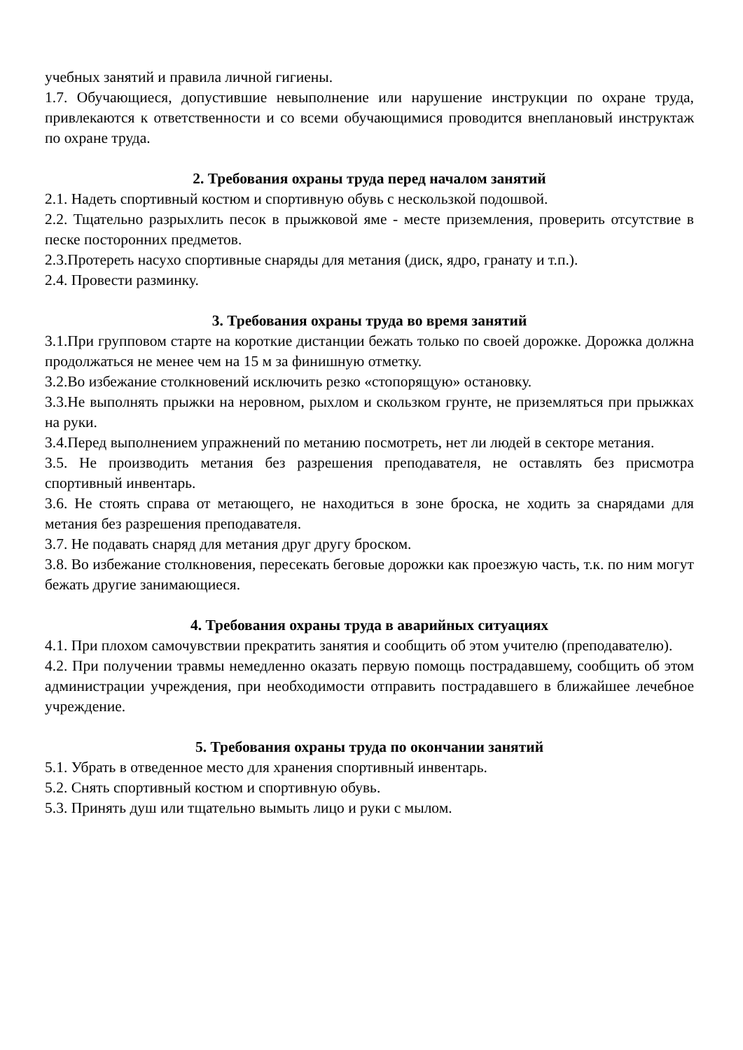учебных занятий и правила личной гигиены.
1.7. Обучающиеся, допустившие невыполнение или нарушение инструкции по охране труда, привлекаются к ответственности и со всеми обучающимися проводится внеплановый инструктаж по охране труда.
2. Требования охраны труда перед началом занятий
2.1. Надеть спортивный костюм и спортивную обувь с нескользкой подошвой.
2.2. Тщательно разрыхлить песок в прыжковой яме - месте приземления, проверить отсутствие в песке посторонних предметов.
2.3.Протереть насухо спортивные снаряды для метания (диск, ядро, гранату и т.п.).
2.4. Провести разминку.
3. Требования охраны труда во время занятий
3.1.При групповом старте на короткие дистанции бежать только по своей дорожке. Дорожка должна продолжаться не менее чем на 15 м за финишную отметку.
3.2.Во избежание столкновений исключить резко «стопорящую» остановку.
3.3.Не выполнять прыжки на неровном, рыхлом и скользком грунте, не приземляться при прыжках на руки.
3.4.Перед выполнением упражнений по метанию посмотреть, нет ли людей в секторе метания.
3.5. Не производить метания без разрешения преподавателя, не оставлять без присмотра спортивный инвентарь.
3.6. Не стоять справа от метающего, не находиться в зоне броска, не ходить за снарядами для метания без разрешения преподавателя.
3.7. Не подавать снаряд для метания друг другу броском.
3.8. Во избежание столкновения, пересекать беговые дорожки как проезжую часть, т.к. по ним могут бежать другие занимающиеся.
4. Требования охраны труда в аварийных ситуациях
4.1. При плохом самочувствии прекратить занятия и сообщить об этом учителю (преподавателю).
4.2. При получении травмы немедленно оказать первую помощь пострадавшему, сообщить об этом администрации учреждения, при необходимости отправить пострадавшего в ближайшее лечебное учреждение.
5. Требования охраны труда по окончании занятий
5.1. Убрать в отведенное место для хранения спортивный инвентарь.
5.2. Снять спортивный костюм и спортивную обувь.
5.3. Принять душ или тщательно вымыть лицо и руки с мылом.